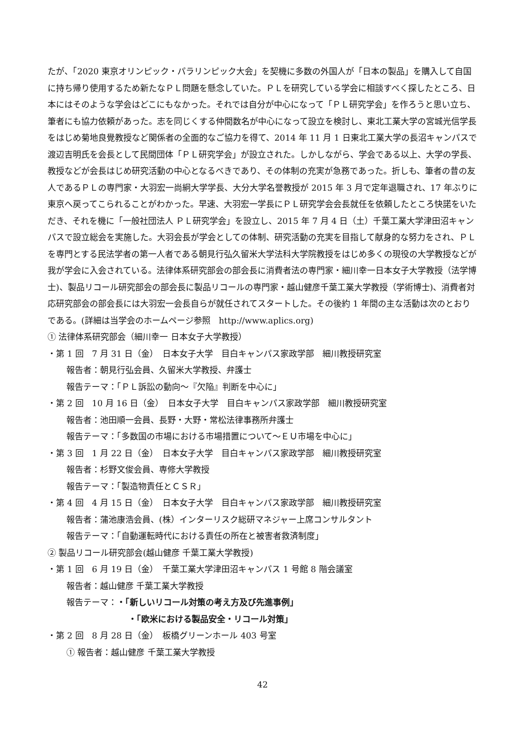たが、「2020 東京オリンピック・パラリンピック大会」を契機に多数の外国人が「日本の製品」を購入して自国に持ち帰り使用するため新たなＰＬ問題を懸念していた。ＰＬを研究している学会に相談すべく探したところ、日本にはそのような学会はどこにもなかった。それでは自分が中心になって「ＰＬ研究学会」を作ろうと思い立ち、筆者にも協力依頼があった。志を同じくする仲間数名が中心になって設立を検討し、東北工業大学の宮城光信学長をはじめ菊地良覺教授など関係者の全面的なご協力を得て、2014 年 11 月 1 日東北工業大学の長沼キャンパスで渡辺吉明氏を会長として民間団体「ＰＬ研究学会」が設立された。しかしながら、学会である以上、大学の学長、教授などが会長はじめ研究活動の中心となるべきであり、その体制の充実が急務であった。折しも、筆者の昔の友人であるＰＬの専門家・大羽宏一尚絅大学学長、大分大学名誉教授が 2015 年 3 月で定年退職され、17 年ぶりに東京へ戻ってこられることがわかった。早速、大羽宏一学長にＰＬ研究学会会長就任を依頼したところ快諾をいただき、それを機に「一般社団法人 ＰＬ研究学会」を設立し、2015 年 7 月 4 日（土）千葉工業大学津田沼キャンパスで設立総会を実施した。大羽会長が学会としての体制、研究活動の充実を目指して献身的な努力をされ、ＰＬを専門とする民法学者の第一人者である朝見行弘久留米大学法科大学院教授をはじめ多くの現役の大学教授などが我が学会に入会されている。法律体系研究部会の部会長に消費者法の専門家・細川幸一日本女子大学教授（法学博士)、製品リコール研究部会の部会長に製品リコールの専門家・越山健彦千葉工業大学教授（学術博士)、消費者対応研究部会の部会長には大羽宏一会長自らが就任されてスタートした。その後約 1 年間の主な活動は次のとおりである。(詳細は当学会のホームページ参照　http://www.aplics.org)
① 法律体系研究部会（細川幸一 日本女子大学教授）
・第 1 回　7 月 31 日（金）　日本女子大学　目白キャンパス家政学部　細川教授研究室
報告者：朝見行弘会員、久留米大学教授、弁護士
報告テーマ：「ＰＬ訴訟の動向～『欠陥』判断を中心に」
・第 2 回　10 月 16 日（金）　日本女子大学　目白キャンパス家政学部　細川教授研究室
報告者：池田順一会員、長野・大野・常松法律事務所弁護士
報告テーマ：「多数国の市場における市場措置について～ＥＵ市場を中心に」
・第 3 回　1 月 22 日（金）　日本女子大学　目白キャンパス家政学部　細川教授研究室
報告者：杉野文俊会員、専修大学教授
報告テーマ：「製造物責任とＣＳＲ」
・第 4 回　4 月 15 日（金）　日本女子大学　目白キャンパス家政学部　細川教授研究室
報告者：蒲池康浩会員、(株）インターリスク総研マネジャー上席コンサルタント
報告テーマ：「自動運転時代における責任の所在と被害者救済制度」
② 製品リコール研究部会(越山健彦 千葉工業大学教授)
・第 1 回　6 月 19 日（金）　千葉工業大学津田沼キャンパス 1 号館 8 階会議室
報告者：越山健彦 千葉工業大学教授
報告テーマ：・「新しいリコール対策の考え方及び先進事例」
・「欧米における製品安全・リコール対策」
・第 2 回　8 月 28 日（金）　板橋グリーンホール 403 号室
① 報告者：越山健彦 千葉工業大学教授
42